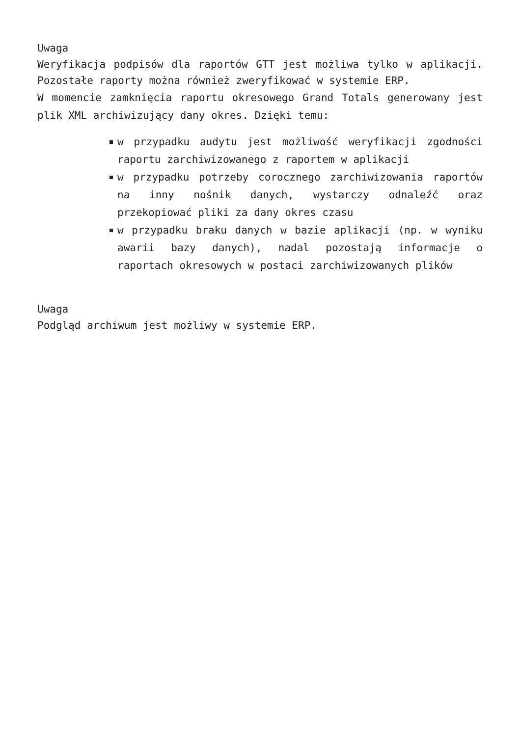Uwaga
Weryfikacja podpisów dla raportów GTT jest możliwa tylko w aplikacji. Pozostałe raporty można również zweryfikować w systemie ERP.
W momencie zamknięcia raportu okresowego Grand Totals generowany jest plik XML archiwizujący dany okres. Dzięki temu:
w przypadku audytu jest możliwość weryfikacji zgodności raportu zarchiwizowanego z raportem w aplikacji
w przypadku potrzeby corocznego zarchiwizowania raportów na inny nośnik danych, wystarczy odnaleźć oraz przekopiować pliki za dany okres czasu
w przypadku braku danych w bazie aplikacji (np. w wyniku awarii bazy danych), nadal pozostają informacje o raportach okresowych w postaci zarchiwizowanych plików
Uwaga
Podgląd archiwum jest możliwy w systemie ERP.